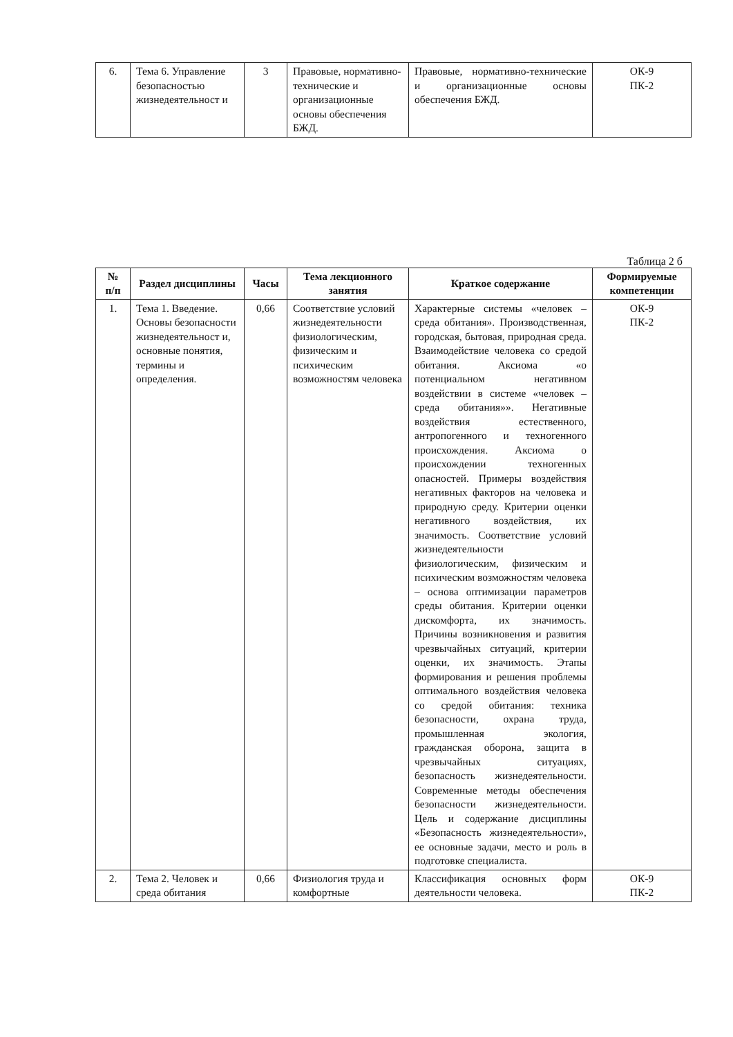| 6. | Тема 6. Управление безопасностью жизнедеятельност и | 3 | Правовые, нормативно-технические и организационные основы обеспечения БЖД. | Правовые, нормативно-технические и организационные основы обеспечения БЖД. | ОК-9 ПК-2 |
Таблица 2 б
| № п/п | Раздел дисциплины | Часы | Тема лекционного занятия | Краткое содержание | Формируемые компетенции |
| --- | --- | --- | --- | --- | --- |
| 1. | Тема 1. Введение. Основы безопасности жизнедеятельност и, основные понятия, термины и определения. | 0,66 | Соответствие условий жизнедеятельности физиологическим, физическим и психическим возможностям человека | Характерные системы «человек – среда обитания». Производственная, городская, бытовая, природная среда. Взаимодействие человека со средой обитания. Аксиома «о потенциальном негативном воздействии в системе «человек – среда обитания»». Негативные воздействия естественного, антропогенного и техногенного происхождения. Аксиома о происхождении техногенных опасностей. Примеры воздействия негативных факторов на человека и природную среду. Критерии оценки негативного воздействия, их значимость. Соответствие условий жизнедеятельности физиологическим, физическим и психическим возможностям человека – основа оптимизации параметров среды обитания. Критерии оценки дискомфорта, их значимость. Причины возникновения и развития чрезвычайных ситуаций, критерии оценки, их значимость. Этапы формирования и решения проблемы оптимального воздействия человека со средой обитания: техника безопасности, охрана труда, промышленная экология, гражданская оборона, защита в чрезвычайных ситуациях, безопасность жизнедеятельности. Современные методы обеспечения безопасности жизнедеятельности. Цель и содержание дисциплины «Безопасность жизнедеятельности», ее основные задачи, место и роль в подготовке специалиста. | ОК-9 ПК-2 |
| 2. | Тема 2. Человек и среда обитания | 0,66 | Физиология труда и комфортные | Классификация основных форм деятельности человека. | ОК-9 ПК-2 |